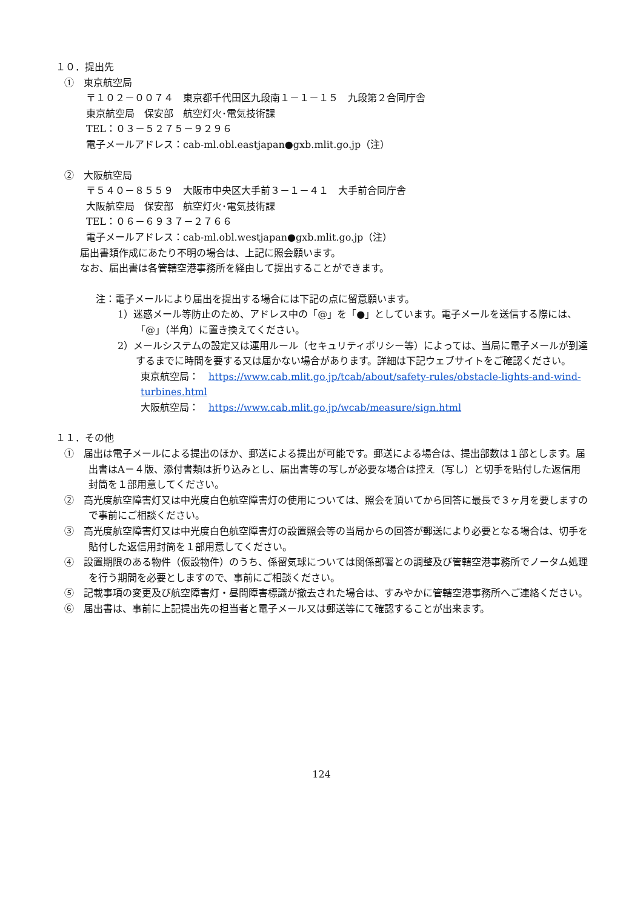１０．提出先
①　東京航空局
〒１０２－００７４　東京都千代田区九段南１－１－１５　九段第２合同庁舎
東京航空局　保安部　航空灯火･電気技術課
TEL：０３－５２７５－９２９６
電子メールアドレス：cab-ml.obl.eastjapan●gxb.mlit.go.jp（注）
②　大阪航空局
〒５４０－８５５９　大阪市中央区大手前３－１－４１　大手前合同庁舎
大阪航空局　保安部　航空灯火･電気技術課
TEL：０６－６９３７－２７６６
電子メールアドレス：cab-ml.obl.westjapan●gxb.mlit.go.jp（注）
届出書類作成にあたり不明の場合は、上記に照会願います。
なお、届出書は各管轄空港事務所を経由して提出することができます。
注：電子メールにより届出を提出する場合には下記の点に留意願います。
1）迷惑メール等防止のため、アドレス中の「@」を「●」としています。電子メールを送信する際には、「@」（半角）に置き換えてください。
2）メールシステムの設定又は運用ルール（セキュリティポリシー等）によっては、当局に電子メールが到達するまでに時間を要する又は届かない場合があります。詳細は下記ウェブサイトをご確認ください。
東京航空局：　https://www.cab.mlit.go.jp/tcab/about/safety-rules/obstacle-lights-and-wind-turbines.html
大阪航空局：　https://www.cab.mlit.go.jp/wcab/measure/sign.html
１１．その他
①　届出は電子メールによる提出のほか、郵送による提出が可能です。郵送による場合は、提出部数は１部とします。届出書はA－４版、添付書類は折り込みとし、届出書等の写しが必要な場合は控え（写し）と切手を貼付した返信用封筒を１部用意してください。
②　高光度航空障害灯又は中光度白色航空障害灯の使用については、照会を頂いてから回答に最長で３ヶ月を要しますので事前にご相談ください。
③　高光度航空障害灯又は中光度白色航空障害灯の設置照会等の当局からの回答が郵送により必要となる場合は、切手を貼付した返信用封筒を１部用意してください。
④　設置期限のある物件（仮設物件）のうち、係留気球については関係部署との調整及び管轄空港事務所でノータム処理を行う期間を必要としますので、事前にご相談ください。
⑤　記載事項の変更及び航空障害灯・昼間障害標識が撤去された場合は、すみやかに管轄空港事務所へご連絡ください。
⑥　届出書は、事前に上記提出先の担当者と電子メール又は郵送等にて確認することが出来ます。
124